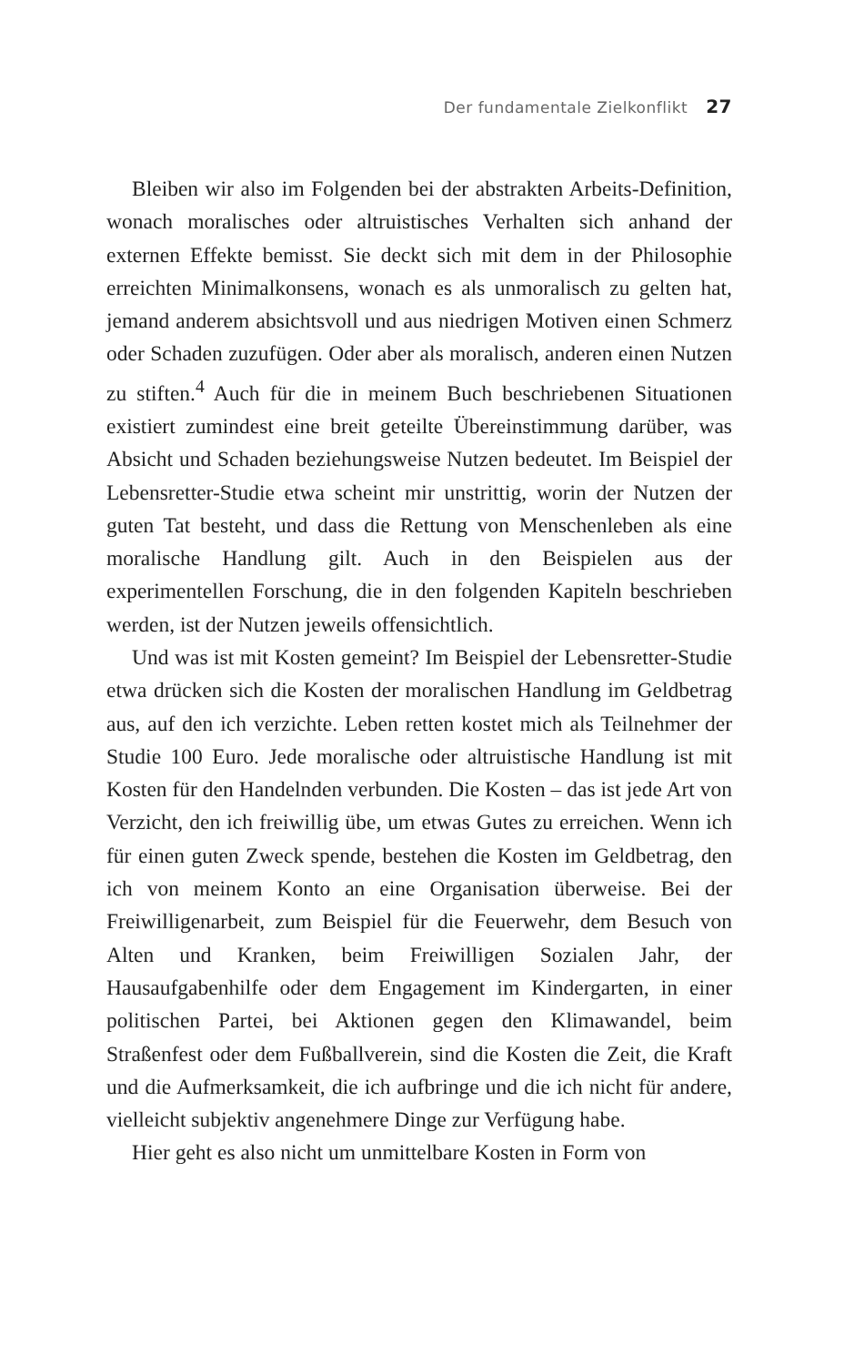Der fundamentale Zielkonflikt 27
Bleiben wir also im Folgenden bei der abstrakten Arbeits-Definition, wonach moralisches oder altruistisches Verhalten sich anhand der externen Effekte bemisst. Sie deckt sich mit dem in der Philosophie erreichten Minimalkonsens, wonach es als unmoralisch zu gelten hat, jemand anderem absichtsvoll und aus niedrigen Motiven einen Schmerz oder Schaden zuzufügen. Oder aber als moralisch, anderen einen Nutzen zu stiften.<sup>4</sup> Auch für die in meinem Buch beschriebenen Situationen existiert zumindest eine breit geteilte Übereinstimmung darüber, was Absicht und Schaden beziehungsweise Nutzen bedeutet. Im Beispiel der Lebensretter-Studie etwa scheint mir unstrittig, worin der Nutzen der guten Tat besteht, und dass die Rettung von Menschenleben als eine moralische Handlung gilt. Auch in den Beispielen aus der experimentellen Forschung, die in den folgenden Kapiteln beschrieben werden, ist der Nutzen jeweils offensichtlich.
Und was ist mit Kosten gemeint? Im Beispiel der Lebensretter-Studie etwa drücken sich die Kosten der moralischen Handlung im Geldbetrag aus, auf den ich verzichte. Leben retten kostet mich als Teilnehmer der Studie 100 Euro. Jede moralische oder altruistische Handlung ist mit Kosten für den Handelnden verbunden. Die Kosten – das ist jede Art von Verzicht, den ich freiwillig übe, um etwas Gutes zu erreichen. Wenn ich für einen guten Zweck spende, bestehen die Kosten im Geldbetrag, den ich von meinem Konto an eine Organisation überweise. Bei der Freiwilligenarbeit, zum Beispiel für die Feuerwehr, dem Besuch von Alten und Kranken, beim Freiwilligen Sozialen Jahr, der Hausaufgabenhilfe oder dem Engagement im Kindergarten, in einer politischen Partei, bei Aktionen gegen den Klimawandel, beim Straßenfest oder dem Fußballverein, sind die Kosten die Zeit, die Kraft und die Aufmerksamkeit, die ich aufbringe und die ich nicht für andere, vielleicht subjektiv angenehmere Dinge zur Verfügung habe.
Hier geht es also nicht um unmittelbare Kosten in Form von